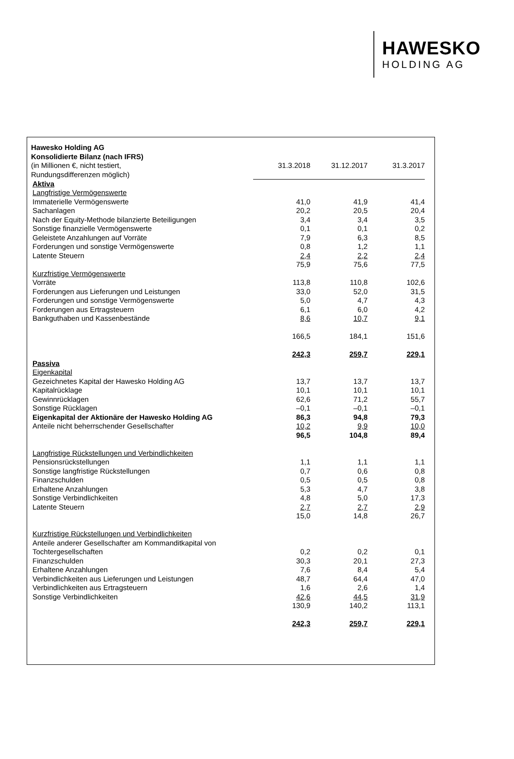HAWESKO
HOLDING AG
| Hawesko Holding AG | | | |
| Konsolidierte Bilanz (nach IFRS) | | | |
| (in Millionen €, nicht testiert, | 31.3.2018 | 31.12.2017 | 31.3.2017 |
| Rundungsdifferenzen möglich) | | | |
| Aktiva | | | |
| Langfristige Vermögenswerte | | | |
| Immaterielle Vermögenswerte | 41,0 | 41,9 | 41,4 |
| Sachanlagen | 20,2 | 20,5 | 20,4 |
| Nach der Equity-Methode bilanzierte Beteiligungen | 3,4 | 3,4 | 3,5 |
| Sonstige finanzielle Vermögenswerte | 0,1 | 0,1 | 0,2 |
| Geleistete Anzahlungen auf Vorräte | 7,9 | 6,3 | 8,5 |
| Forderungen und sonstige Vermögenswerte | 0,8 | 1,2 | 1,1 |
| Latente Steuern | 2,4 | 2,2 | 2,4 |
| | 75,9 | 75,6 | 77,5 |
| Kurzfristige Vermögenswerte | | | |
| Vorräte | 113,8 | 110,8 | 102,6 |
| Forderungen aus Lieferungen und Leistungen | 33,0 | 52,0 | 31,5 |
| Forderungen und sonstige Vermögenswerte | 5,0 | 4,7 | 4,3 |
| Forderungen aus Ertragsteuern | 6,1 | 6,0 | 4,2 |
| Bankguthaben und Kassenbestände | 8,6 | 10,7 | 9,1 |
| | 166,5 | 184,1 | 151,6 |
| | 242,3 | 259,7 | 229,1 |
| Passiva | | | |
| Eigenkapital | | | |
| Gezeichnetes Kapital der Hawesko Holding AG | 13,7 | 13,7 | 13,7 |
| Kapitalrücklage | 10,1 | 10,1 | 10,1 |
| Gewinnrücklagen | 62,6 | 71,2 | 55,7 |
| Sonstige Rücklagen | –0,1 | –0,1 | –0,1 |
| Eigenkapital der Aktionäre der Hawesko Holding AG | 86,3 | 94,8 | 79,3 |
| Anteile nicht beherrschender Gesellschafter | 10,2 | 9,9 | 10,0 |
| | 96,5 | 104,8 | 89,4 |
| Langfristige Rückstellungen und Verbindlichkeiten | | | |
| Pensionsrückstellungen | 1,1 | 1,1 | 1,1 |
| Sonstige langfristige Rückstellungen | 0,7 | 0,6 | 0,8 |
| Finanzschulden | 0,5 | 0,5 | 0,8 |
| Erhaltene Anzahlungen | 5,3 | 4,7 | 3,8 |
| Sonstige Verbindlichkeiten | 4,8 | 5,0 | 17,3 |
| Latente Steuern | 2,7 | 2,7 | 2,9 |
| | 15,0 | 14,8 | 26,7 |
| Kurzfristige Rückstellungen und Verbindlichkeiten | | | |
| Anteile anderer Gesellschafter am Kommanditkapital von Tochtergesellschaften | 0,2 | 0,2 | 0,1 |
| Finanzschulden | 30,3 | 20,1 | 27,3 |
| Erhaltene Anzahlungen | 7,6 | 8,4 | 5,4 |
| Verbindlichkeiten aus Lieferungen und Leistungen | 48,7 | 64,4 | 47,0 |
| Verbindlichkeiten aus Ertragsteuern | 1,6 | 2,6 | 1,4 |
| Sonstige Verbindlichkeiten | 42,6 | 44,5 | 31,9 |
| | 130,9 | 140,2 | 113,1 |
| | 242,3 | 259,7 | 229,1 |